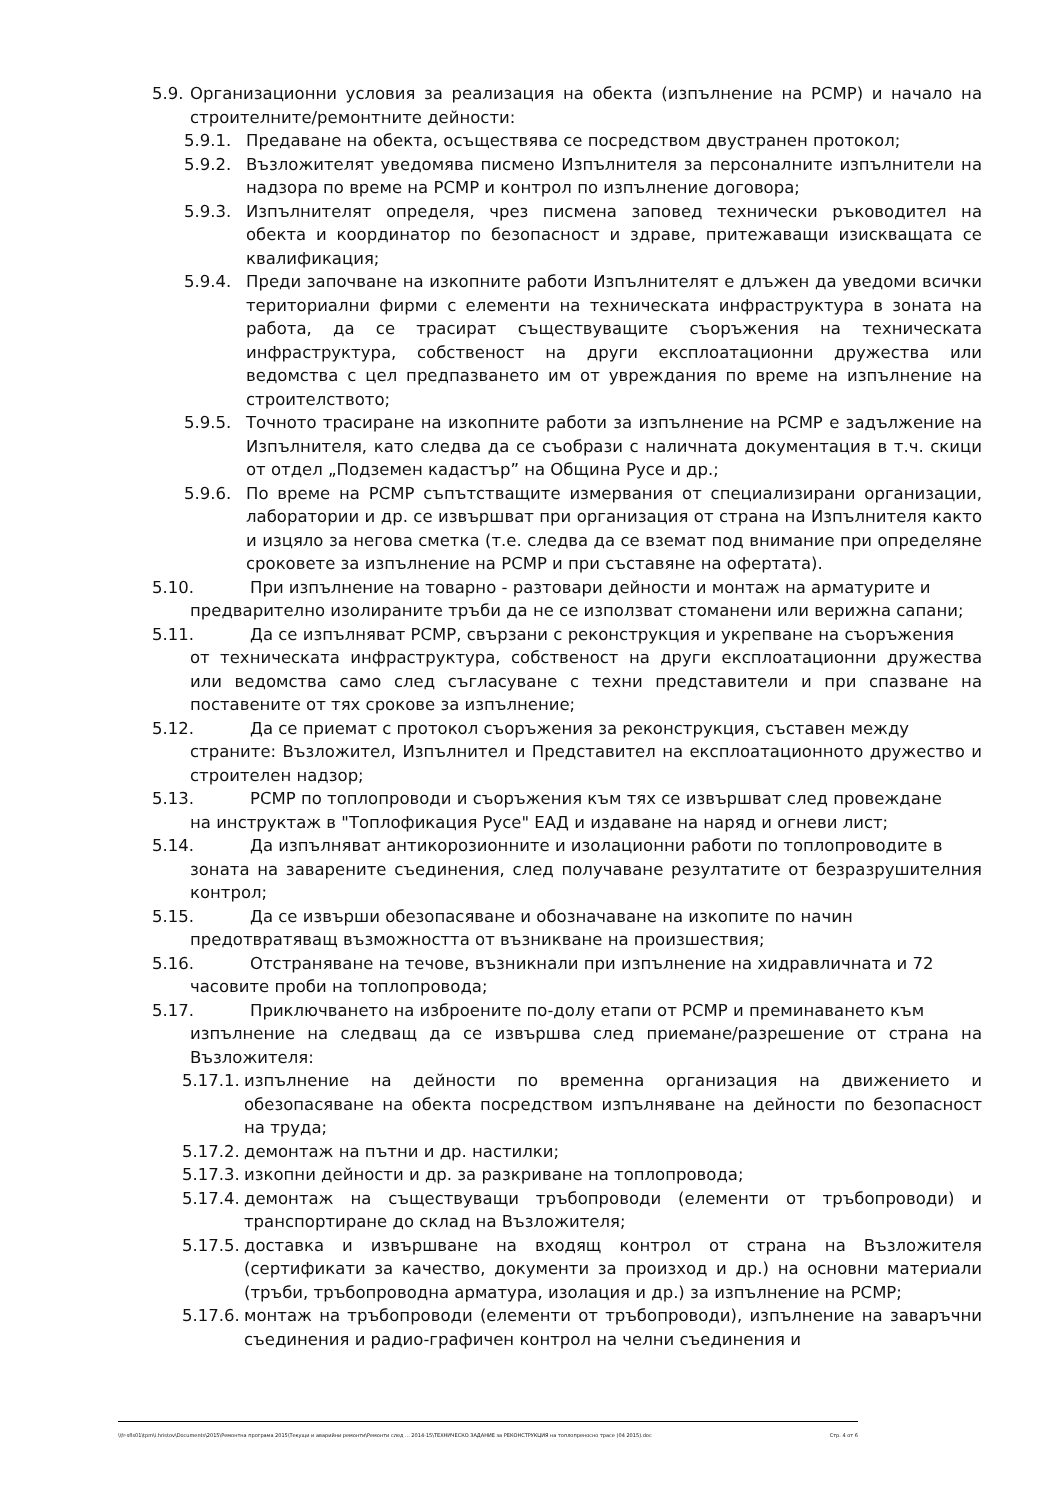5.9. Организационни условия за реализация на обекта (изпълнение на РСМР) и начало на строителните/ремонтните дейности:
5.9.1. Предаване на обекта, осъществява се посредством двустранен протокол;
5.9.2. Възложителят уведомява писмено Изпълнителя за персоналните изпълнители на надзора по време на РСМР и контрол по изпълнение договора;
5.9.3. Изпълнителят определя, чрез писмена заповед технически ръководител на обекта и координатор по безопасност и здраве, притежаващи изискващата се квалификация;
5.9.4. Преди започване на изкопните работи Изпълнителят е длъжен да уведоми всички териториални фирми с елементи на техническата инфраструктура в зоната на работа, да се трасират съществуващите съоръжения на техническата инфраструктура, собственост на други експлоатационни дружества или ведомства с цел предпазването им от увреждания по време на изпълнение на строителството;
5.9.5. Точното трасиране на изкопните работи за изпълнение на РСМР е задължение на Изпълнителя, като следва да се съобрази с наличната документация в т.ч. скици от отдел „Подземен кадастър” на Община Русе и др.;
5.9.6. По време на РСМР съпътстващите измервания от специализирани организации, лаборатории и др. се извършват при организация от страна на Изпълнителя както и изцяло за негова сметка (т.е. следва да се вземат под внимание при определяне сроковете за изпълнение на РСМР и при съставяне на офертата).
5.10. При изпълнение на товарно - разтовари дейности и монтаж на арматурите и
предварително изолираните тръби да не се използват стоманени или верижна сапани;
5.11. Да се изпълняват РСМР, свързани с реконструкция и укрепване на съоръжения
от техническата инфраструктура, собственост на други експлоатационни дружества или ведомства само след съгласуване с техни представители и при спазване на поставените от тях срокове за изпълнение;
5.12. Да се приемат с протокол съоръжения за реконструкция, съставен между
страните: Възложител, Изпълнител и Представител на експлоатационното дружество и строителен надзор;
5.13. РСМР по топлопроводи и съоръжения към тях се извършват след провеждане
на инструктаж в "Топлофикация Русе" ЕАД и издаване на наряд и огневи лист;
5.14. Да изпълняват антикорозионните и изолационни работи по топлопроводите в
зоната на заварените съединения, след получаване резултатите от безразрушителния контрол;
5.15. Да се извърши обезопасяване и обозначаване на изкопите по начин
предотвратяващ възможността от възникване на произшествия;
5.16. Отстраняване на течове, възникнали при изпълнение на хидравличната и 72
часовите проби на топлопровода;
5.17. Приключването на изброените по-долу етапи от РСМР и преминаването към
изпълнение на следващ да се извършва след приемане/разрешение от страна на Възложителя:
5.17.1. изпълнение на дейности по временна организация на движението и обезопасяване на обекта посредством изпълняване на дейности по безопасност на труда;
5.17.2. демонтаж на пътни и др. настилки;
5.17.3. изкопни дейности и др. за разкриване на топлопровода;
5.17.4. демонтаж на съществуващи тръбопроводи (елементи от тръбопроводи) и транспортиране до склад на Възложителя;
5.17.5. доставка и извършване на входящ контрол от страна на Възложителя (сертификати за качество, документи за произход и др.) на основни материали (тръби, тръбопроводна арматура, изолация и др.) за изпълнение на РСМР;
5.17.6. монтаж на тръбопроводи (елементи от тръбопроводи), изпълнение на заваръчни съединения и радио-графичен контрол на челни съединения и
\\fr-sfls01\tpm\i.hristov\Documents\2015\Ремонтна програма 2015\Текущи и аварийни ремонти\Ремонти след ... 2014-15\ТЕХНИЧЕСКО ЗАДАНИЕ за РЕКОНСТРУКЦИЯ на топлопреносно трасе (04 2015).doc Стр. 4 от 6